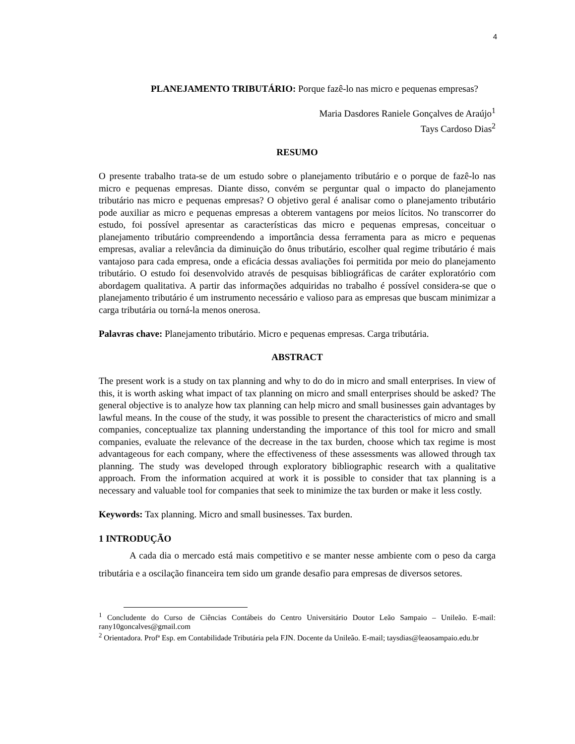4
PLANEJAMENTO TRIBUTÁRIO: Porque fazê-lo nas micro e pequenas empresas?
Maria Dasdores Raniele Gonçalves de Araújo<sup>1</sup>
Tays Cardoso Dias<sup>2</sup>
RESUMO
O presente trabalho trata-se de um estudo sobre o planejamento tributário e o porque de fazê-lo nas micro e pequenas empresas. Diante disso, convém se perguntar qual o impacto do planejamento tributário nas micro e pequenas empresas? O objetivo geral é analisar como o planejamento tributário pode auxiliar as micro e pequenas empresas a obterem vantagens por meios lícitos. No transcorrer do estudo, foi possível apresentar as características das micro e pequenas empresas, conceituar o planejamento tributário compreendendo a importância dessa ferramenta para as micro e pequenas empresas, avaliar a relevância da diminuição do ônus tributário, escolher qual regime tributário é mais vantajoso para cada empresa, onde a eficácia dessas avaliações foi permitida por meio do planejamento tributário. O estudo foi desenvolvido através de pesquisas bibliográficas de caráter exploratório com abordagem qualitativa. A partir das informações adquiridas no trabalho é possível considera-se que o planejamento tributário é um instrumento necessário e valioso para as empresas que buscam minimizar a carga tributária ou torná-la menos onerosa.
Palavras chave: Planejamento tributário. Micro e pequenas empresas. Carga tributária.
ABSTRACT
The present work is a study on tax planning and why to do do in micro and small enterprises. In view of this, it is worth asking what impact of tax planning on micro and small enterprises should be asked? The general objective is to analyze how tax planning can help micro and small businesses gain advantages by lawful means. In the couse of the study, it was possible to present the characteristics of micro and small companies, conceptualize tax planning understanding the importance of this tool for micro and small companies, evaluate the relevance of the decrease in the tax burden, choose which tax regime is most advantageous for each company, where the effectiveness of these assessments was allowed through tax planning. The study was developed through exploratory bibliographic research with a qualitative approach. From the information acquired at work it is possible to consider that tax planning is a necessary and valuable tool for companies that seek to minimize the tax burden or make it less costly.
Keywords: Tax planning. Micro and small businesses. Tax burden.
1 INTRODUÇÃO
A cada dia o mercado está mais competitivo e se manter nesse ambiente com o peso da carga tributária e a oscilação financeira tem sido um grande desafio para empresas de diversos setores.
<sup>1</sup> Concludente do Curso de Ciências Contábeis do Centro Universitário Doutor Leão Sampaio – Unileão. E-mail: rany10goncalves@gmail.com
<sup>2</sup> Orientadora. Profª Esp. em Contabilidade Tributária pela FJN. Docente da Unileão. E-mail; taysdias@leaosampaio.edu.br